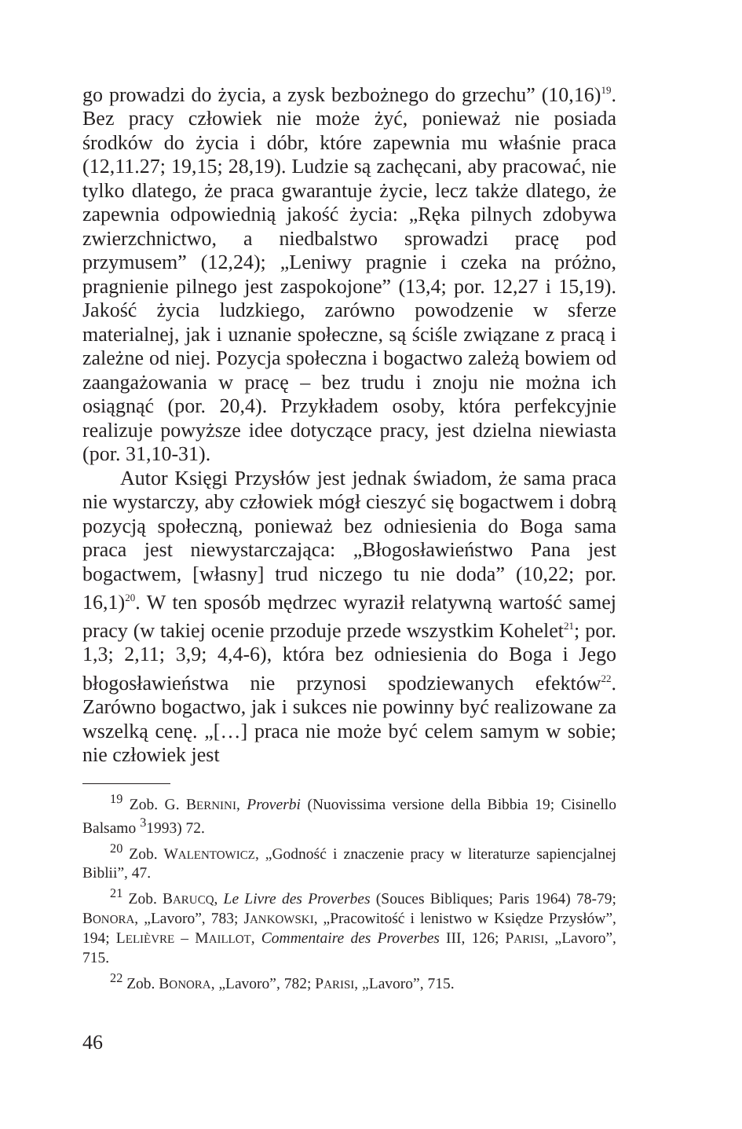go prowadzi do życia, a zysk bezbożnego do grzechu” (10,16)<sup>19</sup>. Bez pracy człowiek nie może żyć, ponieważ nie posiada środków do życia i dóbr, które zapewnia mu właśnie praca (12,11.27; 19,15; 28,19). Ludzie są zachęcani, aby pracować, nie tylko dlatego, że praca gwarantuje życie, lecz także dlatego, że zapewnia odpowiednią jakość życia: „Ręka pilnych zdobywa zwierzchnictwo, a niedbalstwo sprowadzi pracę pod przymusem” (12,24); „Leniwy pragnie i czeka na próżno, pragnienie pilnego jest zaspokojone” (13,4; por. 12,27 i 15,19). Jakość życia ludzkiego, zarówno powodzenie w sferze materialnej, jak i uznanie społeczne, są ściśle związane z pracą i zależne od niej. Pozycja społeczna i bogactwo zależą bowiem od zaangażowania w pracę – bez trudu i znoju nie można ich osiągnąć (por. 20,4). Przykładem osoby, która perfekcyjnie realizuje powyższe idee dotyczące pracy, jest dzielna niewiasta (por. 31,10-31).
Autor Księgi Przysłów jest jednak świadom, że sama praca nie wystarczy, aby człowiek mógł cieszyć się bogactwem i dobrą pozycją społeczną, ponieważ bez odniesienia do Boga sama praca jest niewystarczająca: „Błogosławieństwo Pana jest bogactwem, [własny] trud niczego tu nie doda” (10,22; por. 16,1)<sup>20</sup>. W ten sposób mędrzec wyraził relatywną wartość samej pracy (w takiej ocenie przoduje przede wszystkim Kohelet<sup>21</sup>; por. 1,3; 2,11; 3,9; 4,4-6), która bez odniesienia do Boga i Jego błogosławieństwa nie przynosi spodziewanych efektów<sup>22</sup>. Zarówno bogactwo, jak i sukces nie powinny być realizowane za wszelką cenę. „[…] praca nie może być celem samym w sobie; nie człowiek jest
<sup>19</sup> Zob. G. BERNINI, Proverbi (Nuovissima versione della Bibbia 19; Cisinello Balsamo <sup>3</sup>1993) 72.
<sup>20</sup> Zob. WALENTOWICZ, „Godność i znaczenie pracy w literaturze sapiencjalnej Biblii”, 47.
<sup>21</sup> Zob. BARUCQ, Le Livre des Proverbes (Souces Bibliques; Paris 1964) 78-79; BONORA, „Lavoro”, 783; JANKOWSKI, „Pracowitość i lenistwo w Księdze Przysłów”, 194; LELIÈVRE – MAILLOT, Commentaire des Proverbes III, 126; PARISI, „Lavoro”, 715.
<sup>22</sup> Zob. BONORA, „Lavoro”, 782; PARISI, „Lavoro”, 715.
46